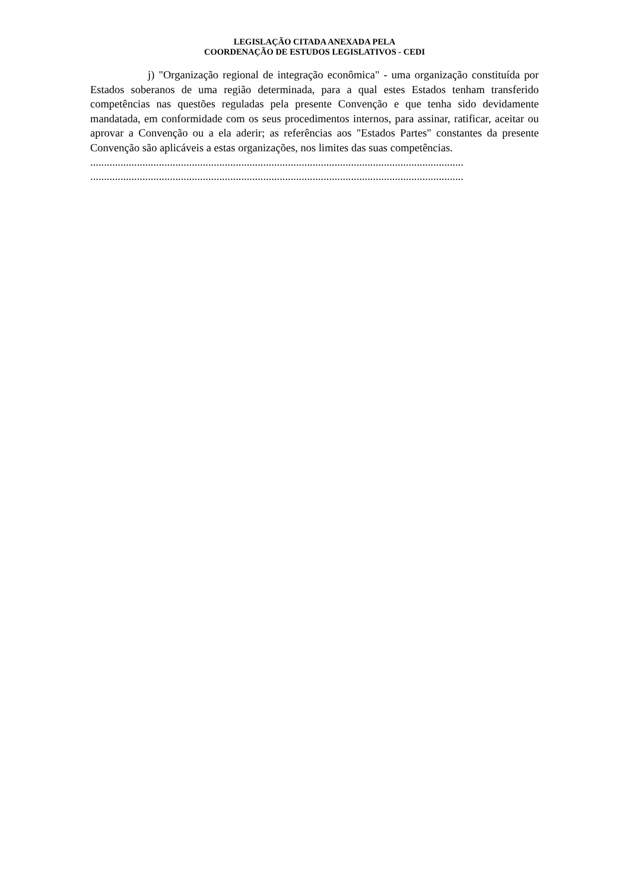LEGISLAÇÃO CITADA ANEXADA PELA
COORDENAÇÃO DE ESTUDOS LEGISLATIVOS - CEDI
j) "Organização regional de integração econômica" - uma organização constituída por Estados soberanos de uma região determinada, para a qual estes Estados tenham transferido competências nas questões reguladas pela presente Convenção e que tenha sido devidamente mandatada, em conformidade com os seus procedimentos internos, para assinar, ratificar, aceitar ou aprovar a Convenção ou a ela aderir; as referências aos "Estados Partes" constantes da presente Convenção são aplicáveis a estas organizações, nos limites das suas competências.
........................................................................................................................................
........................................................................................................................................